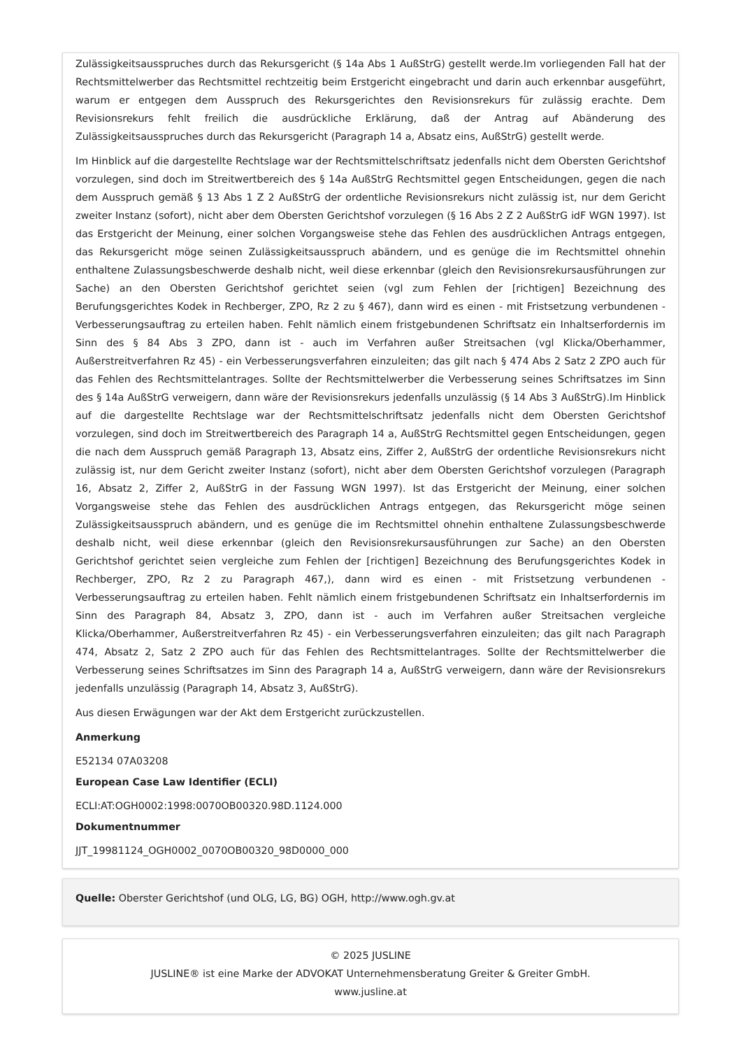Zulässigkeitsausspruches durch das Rekursgericht (§ 14a Abs 1 AußStrG) gestellt werde.Im vorliegenden Fall hat der Rechtsmittelwerber das Rechtsmittel rechtzeitig beim Erstgericht eingebracht und darin auch erkennbar ausgeführt, warum er entgegen dem Ausspruch des Rekursgerichtes den Revisionsrekurs für zulässig erachte. Dem Revisionsrekurs fehlt freilich die ausdrückliche Erklärung, daß der Antrag auf Abänderung des Zulässigkeitsausspruches durch das Rekursgericht (Paragraph 14 a, Absatz eins, AußStrG) gestellt werde.
Im Hinblick auf die dargestellte Rechtslage war der Rechtsmittelschriftsatz jedenfalls nicht dem Obersten Gerichtshof vorzulegen, sind doch im Streitwertbereich des § 14a AußStrG Rechtsmittel gegen Entscheidungen, gegen die nach dem Ausspruch gemäß § 13 Abs 1 Z 2 AußStrG der ordentliche Revisionsrekurs nicht zulässig ist, nur dem Gericht zweiter Instanz (sofort), nicht aber dem Obersten Gerichtshof vorzulegen (§ 16 Abs 2 Z 2 AußStrG idF WGN 1997). Ist das Erstgericht der Meinung, einer solchen Vorgangsweise stehe das Fehlen des ausdrücklichen Antrags entgegen, das Rekursgericht möge seinen Zulässigkeitsausspruch abändern, und es genüge die im Rechtsmittel ohnehin enthaltene Zulassungsbeschwerde deshalb nicht, weil diese erkennbar (gleich den Revisionsrekursausführungen zur Sache) an den Obersten Gerichtshof gerichtet seien (vgl zum Fehlen der [richtigen] Bezeichnung des Berufungsgerichtes Kodek in Rechberger, ZPO, Rz 2 zu § 467), dann wird es einen - mit Fristsetzung verbundenen - Verbesserungsauftrag zu erteilen haben. Fehlt nämlich einem fristgebundenen Schriftsatz ein Inhaltserfordernis im Sinn des § 84 Abs 3 ZPO, dann ist - auch im Verfahren außer Streitsachen (vgl Klicka/Oberhammer, Außerstreitverfahren Rz 45) - ein Verbesserungsverfahren einzuleiten; das gilt nach § 474 Abs 2 Satz 2 ZPO auch für das Fehlen des Rechtsmittelantrages. Sollte der Rechtsmittelwerber die Verbesserung seines Schriftsatzes im Sinn des § 14a AußStrG verweigern, dann wäre der Revisionsrekurs jedenfalls unzulässig (§ 14 Abs 3 AußStrG).Im Hinblick auf die dargestellte Rechtslage war der Rechtsmittelschriftsatz jedenfalls nicht dem Obersten Gerichtshof vorzulegen, sind doch im Streitwertbereich des Paragraph 14 a, AußStrG Rechtsmittel gegen Entscheidungen, gegen die nach dem Ausspruch gemäß Paragraph 13, Absatz eins, Ziffer 2, AußStrG der ordentliche Revisionsrekurs nicht zulässig ist, nur dem Gericht zweiter Instanz (sofort), nicht aber dem Obersten Gerichtshof vorzulegen (Paragraph 16, Absatz 2, Ziffer 2, AußStrG in der Fassung WGN 1997). Ist das Erstgericht der Meinung, einer solchen Vorgangsweise stehe das Fehlen des ausdrücklichen Antrags entgegen, das Rekursgericht möge seinen Zulässigkeitsausspruch abändern, und es genüge die im Rechtsmittel ohnehin enthaltene Zulassungsbeschwerde deshalb nicht, weil diese erkennbar (gleich den Revisionsrekursausführungen zur Sache) an den Obersten Gerichtshof gerichtet seien vergleiche zum Fehlen der [richtigen] Bezeichnung des Berufungsgerichtes Kodek in Rechberger, ZPO, Rz 2 zu Paragraph 467,), dann wird es einen - mit Fristsetzung verbundenen - Verbesserungsauftrag zu erteilen haben. Fehlt nämlich einem fristgebundenen Schriftsatz ein Inhaltserfordernis im Sinn des Paragraph 84, Absatz 3, ZPO, dann ist - auch im Verfahren außer Streitsachen vergleiche Klicka/Oberhammer, Außerstreitverfahren Rz 45) - ein Verbesserungsverfahren einzuleiten; das gilt nach Paragraph 474, Absatz 2, Satz 2 ZPO auch für das Fehlen des Rechtsmittelantrages. Sollte der Rechtsmittelwerber die Verbesserung seines Schriftsatzes im Sinn des Paragraph 14 a, AußStrG verweigern, dann wäre der Revisionsrekurs jedenfalls unzulässig (Paragraph 14, Absatz 3, AußStrG).
Aus diesen Erwägungen war der Akt dem Erstgericht zurückzustellen.
Anmerkung
E52134 07A03208
European Case Law Identifier (ECLI)
ECLI:AT:OGH0002:1998:0070OB00320.98D.1124.000
Dokumentnummer
JJT_19981124_OGH0002_0070OB00320_98D0000_000
Quelle: Oberster Gerichtshof (und OLG, LG, BG) OGH, http://www.ogh.gv.at
© 2025 JUSLINE
JUSLINE® ist eine Marke der ADVOKAT Unternehmensberatung Greiter & Greiter GmbH.
www.jusline.at